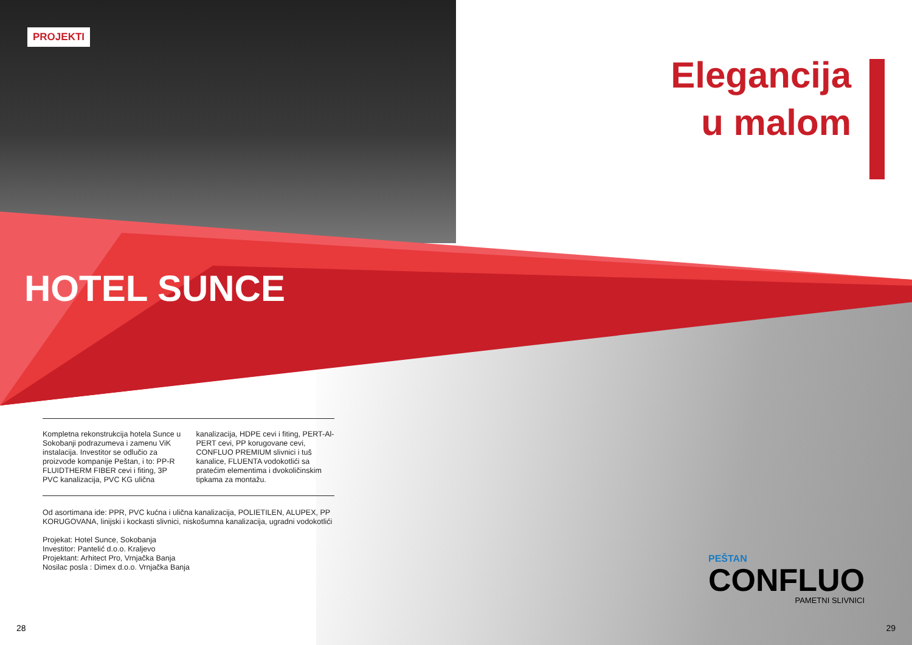PROJEKTI
Elegancija
u malom
HOTEL SUNCE
Kompletna rekonstrukcija hotela Sunce u Sokobanji podrazumeva i zamenu ViK instalacija. Investitor se odlučio za proizvode kompanije Peštan, i to: PP-R FLUIDTHERM FIBER cevi i fiting, 3P PVC kanalizacija, PVC KG ulična kanalizacija, HDPE cevi i fiting, PERT-Al-PERT cevi, PP korugovane cevi, CONFLUO PREMIUM slivnici i tuš kanalice, FLUENTA vodokotlići sa pratećim elementima i dvokoličinskim tipkama za montažu.
Od asortimana ide: PPR, PVC kućna i ulična kanalizacija, POLIETILEN, ALUPEX, PP KORUGOVANA, linijski i kockasti slivnici, niskošumna kanalizacija, ugradni vodokotlići
Projekat: Hotel Sunce, Sokobanja
Investitor: Pantelić d.o.o. Kraljevo
Projektant: Arhitect Pro, Vrnjačka Banja
Nosilac posla : Dimex d.o.o. Vrnjačka Banja
PEŠTAN
CONFLUO
PAMETNI SLIVNICI
28 29